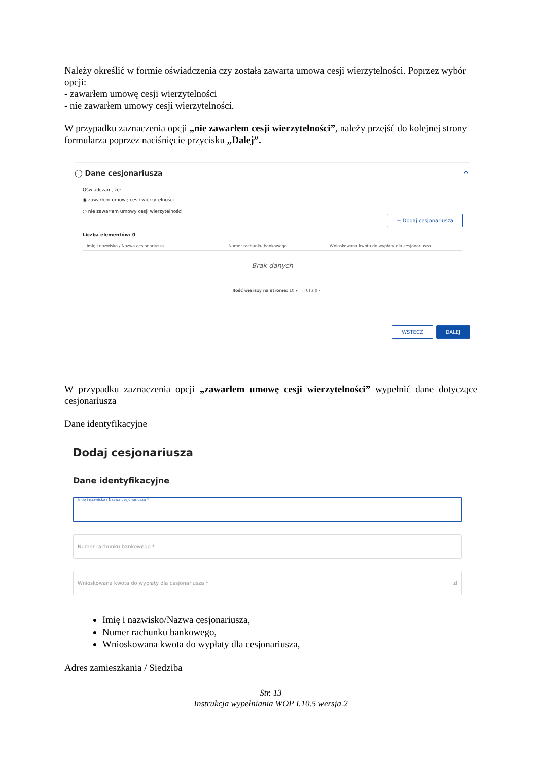Należy określić w formie oświadczenia czy została zawarta umowa cesji wierzytelności. Poprzez wybór opcji:
- zawarłem umowę cesji wierzytelności
- nie zawarłem umowy cesji wierzytelności.
W przypadku zaznaczenia opcji „nie zawarłem cesji wierzytelności”, należy przejść do kolejnej strony formularza poprzez naciśnięcie przycisku „Dalej”.
◯ Dane cesjonariusza ⌃
Oświadczam, że:
◉ zawarłem umowę cesji wierzytelności
○ nie zawarłem umowy cesji wierzytelności
+ Dodaj cesjonariusza
Liczba elementów: 0
| Imię i nazwisko / Nazwa cesjonariusza | Numer rachunku bankowego | Wnioskowana kwota do wypłaty dla cesjonariusza |
| --- | --- | --- |
| Brak danych | | |
Ilość wierszy na stronie: 10 ▾ ‹ [0] z 0 ›
WSTECZ DALEJ
W przypadku zaznaczenia opcji „zawarłem umowę cesji wierzytelności” wypełnić dane dotyczące cesjonariusza
Dane identyfikacyjne
Dodaj cesjonariusza
Dane identyfikacyjne
Imię i nazwisko / Nazwa cesjonariusza *
Numer rachunku bankowego *
Wnioskowana kwota do wypłaty dla cesjonariusza * zł
Imię i nazwisko/Nazwa cesjonariusza,
Numer rachunku bankowego,
Wnioskowana kwota do wypłaty dla cesjonariusza,
Adres zamieszkania / Siedziba
Str. 13
Instrukcja wypełniania WOP I.10.5 wersja 2